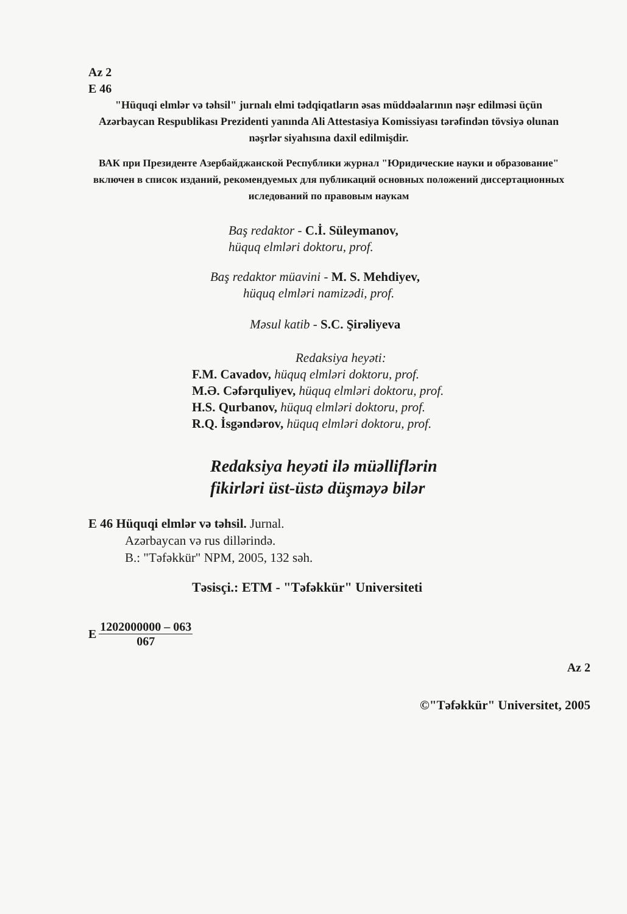Az 2
E 46
"Hüquqi elmlər və təhsil" jurnalı elmi tədqiqatların əsas müddəalarının nəşr edilməsi üçün Azərbaycan Respublikası Prezidenti yanında Ali Attestasiya Komissiyası tərəfindən tövsiyə olunan nəşrlər siyahısına daxil edilmişdir.
ВАК при Президенте Азербайджанской Республики журнал "Юридические науки и образование" включен в список изданий, рекомендуемых для публикаций основных положений диссертационных иследований по правовым наукам
Baş redaktor - C.İ. Süleymanov,
hüquq elmləri doktoru, prof.
Baş redaktor müavini - M. S. Mehdiyev,
hüquq elmləri namizədi, prof.
Məsul katib - S.C. Şirəliyeva
Redaksiya heyəti:
F.M. Cavadov, hüquq elmləri doktoru, prof.
M.Ə. Cəfərquliyev, hüquq elmləri doktoru, prof.
H.S. Qurbanov, hüquq elmləri doktoru, prof.
R.Q. İsgəndərov, hüquq elmləri doktoru, prof.
Redaksiya heyəti ilə müəlliflərin
fikirləri üst-üstə düşməyə bilər
E 46 Hüquqi elmlər və təhsil. Jurnal.
Azərbaycan və rus dillərində.
B.: "Təfəkkür" NPM, 2005, 132 səh.
Təsisçi.: ETM - "Təfəkkür" Universiteti
E 1202000000 – 063 067
Az 2
©"Təfəkkür" Universitet, 2005